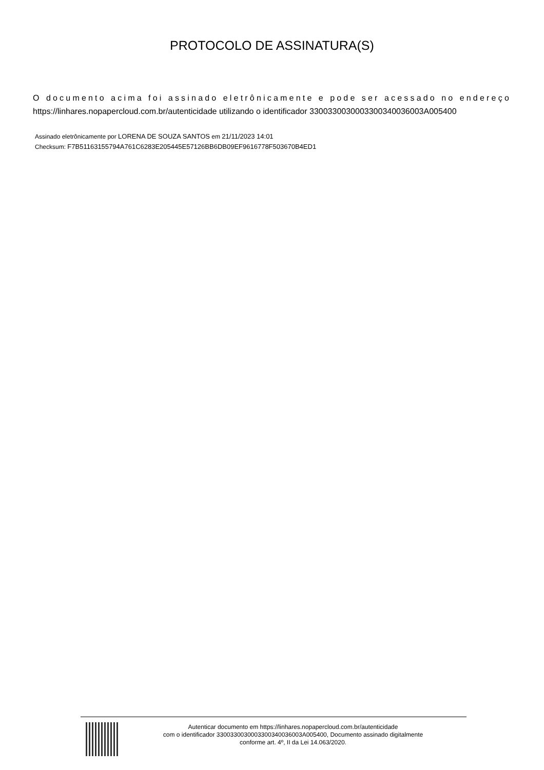PROTOCOLO DE ASSINATURA(S)
O documento acima foi assinado eletrônicamente e pode ser acessado no endereço https://linhares.nopapercloud.com.br/autenticidade utilizando o identificador 3300330030003300340036003A005400
Assinado eletrônicamente por LORENA DE SOUZA SANTOS em 21/11/2023 14:01
Checksum: F7B51163155794A761C6283E205445E57126BB6DB09EF9616778F503670B4ED1
Autenticar documento em https://linhares.nopapercloud.com.br/autenticidade
com o identificador 3300330030003300340036003A005400, Documento assinado digitalmente
conforme art. 4º, II da Lei 14.063/2020.